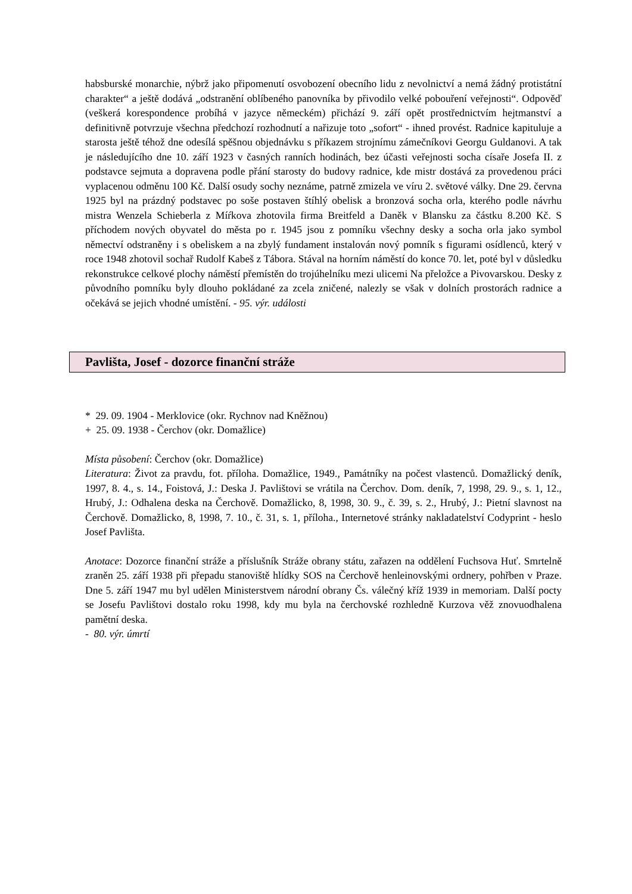habsburské monarchie, nýbrž jako připomenutí osvobození obecního lidu z nevolnictví a nemá žádný protistátní charakter“ a ještě dodává „odstranění oblíbeného panovníka by přivodilo velké pobouření veřejnosti“. Odpověď (veškerá korespondence probíhá v jazyce německém) přichází 9. září opět prostřednictvím hejtmanství a definitivně potvrzuje všechna předchozí rozhodnutí a nařizuje toto „sofort“ - ihned provést. Radnice kapituluje a starosta ještě téhož dne odesílá spěšnou objednávku s příkazem strojnímu zámečníkovi Georgu Guldanovi. A tak je následujícího dne 10. září 1923 v časných ranních hodinách, bez účasti veřejnosti socha císaře Josefa II. z podstavce sejmuta a dopravena podle přání starosty do budovy radnice, kde mistr dostává za provedenou práci vyplacenou odměnu 100 Kč. Další osudy sochy neznáme, patrně zmizela ve víru 2. světové války. Dne 29. června 1925 byl na prázdný podstavec po soše postaven štíhlý obelisk a bronzová socha orla, kterého podle návrhu mistra Wenzela Schieberla z Míŕkova zhotovila firma Breitfeld a Daněk v Blansku za částku 8.200 Kč. S příchodem nových obyvatel do města po r. 1945 jsou z pomníku všechny desky a socha orla jako symbol němectví odstraněny i s obeliskem a na zbylý fundament instalován nový pomník s figurami osídlenců, který v roce 1948 zhotovil sochař Rudolf Kabeš z Tábora. Stával na horním náměstí do konce 70. let, poté byl v důsledku rekonstrukce celkové plochy náměstí přemístěn do trojúhelníku mezi ulicemi Na přeložce a Pivovarskou. Desky z původního pomníku byly dlouho pokládané za zcela zničené, nalezly se však v dolních prostorách radnice a očekává se jejich vhodné umístění. - 95. výr. události
Pavlišta, Josef - dozorce finanční stráže
* 29. 09. 1904 - Merklovice (okr. Rychnov nad Kněžnou)
+ 25. 09. 1938 - Čerchov (okr. Domažlice)
Místa působení: Čerchov (okr. Domažlice)
Literatura: Život za pravdu, fot. příloha. Domažlice, 1949., Památníky na počest vlastenců. Domažlický deník, 1997, 8. 4., s. 14., Foistová, J.: Deska J. Pavlištovi se vrátila na Čerchov. Dom. deník, 7, 1998, 29. 9., s. 1, 12., Hrubý, J.: Odhalena deska na Čerchově. Domažlicko, 8, 1998, 30. 9., č. 39, s. 2., Hrubý, J.: Pietní slavnost na Čerchově. Domažlicko, 8, 1998, 7. 10., č. 31, s. 1, příloha., Internetové stránky nakladatelství Codyprint - heslo Josef Pavlišta.
Anotace: Dozorce finanční stráže a příslušník Stráže obrany státu, zařazen na oddělení Fuchsova Huť. Smrtelně zraněn 25. září 1938 při přepadu stanoviště hlídky SOS na Čerchově henleinovskými ordnery, pohřben v Praze. Dne 5. září 1947 mu byl udělen Ministerstvem národní obrany Čs. válečný kříž 1939 in memoriam. Další pocty se Josefu Pavlištovi dostalo roku 1998, kdy mu byla na čerchovské rozhledně Kurzova věž znovuodhalena pamětní deska.
- 80. výr. úmrtí